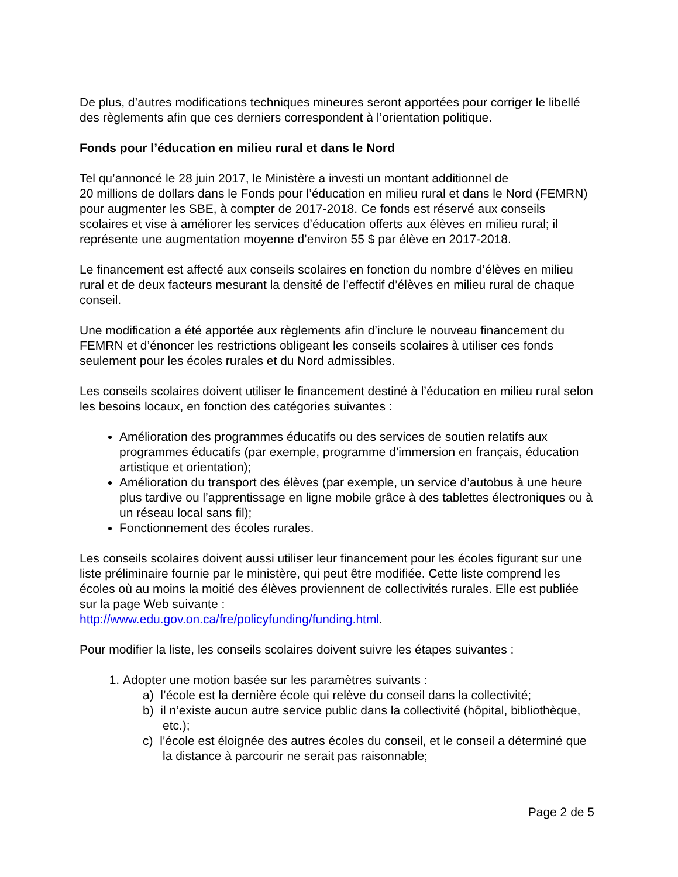De plus, d’autres modifications techniques mineures seront apportées pour corriger le libellé des règlements afin que ces derniers correspondent à l’orientation politique.
Fonds pour l’éducation en milieu rural et dans le Nord
Tel qu’annoncé le 28 juin 2017, le Ministère a investi un montant additionnel de
20 millions de dollars dans le Fonds pour l’éducation en milieu rural et dans le Nord (FEMRN) pour augmenter les SBE, à compter de 2017-2018. Ce fonds est réservé aux conseils scolaires et vise à améliorer les services d’éducation offerts aux élèves en milieu rural; il représente une augmentation moyenne d’environ 55 $ par élève en 2017-2018.
Le financement est affecté aux conseils scolaires en fonction du nombre d’élèves en milieu rural et de deux facteurs mesurant la densité de l’effectif d’élèves en milieu rural de chaque conseil.
Une modification a été apportée aux règlements afin d’inclure le nouveau financement du FEMRN et d’énoncer les restrictions obligeant les conseils scolaires à utiliser ces fonds seulement pour les écoles rurales et du Nord admissibles.
Les conseils scolaires doivent utiliser le financement destiné à l’éducation en milieu rural selon les besoins locaux, en fonction des catégories suivantes :
Amélioration des programmes éducatifs ou des services de soutien relatifs aux programmes éducatifs (par exemple, programme d’immersion en français, éducation artistique et orientation);
Amélioration du transport des élèves (par exemple, un service d’autobus à une heure plus tardive ou l’apprentissage en ligne mobile grâce à des tablettes électroniques ou à un réseau local sans fil);
Fonctionnement des écoles rurales.
Les conseils scolaires doivent aussi utiliser leur financement pour les écoles figurant sur une liste préliminaire fournie par le ministère, qui peut être modifiée. Cette liste comprend les écoles où au moins la moitié des élèves proviennent de collectivités rurales. Elle est publiée sur la page Web suivante :
http://www.edu.gov.on.ca/fre/policyfunding/funding.html.
Pour modifier la liste, les conseils scolaires doivent suivre les étapes suivantes :
1. Adopter une motion basée sur les paramètres suivants :
a) l’école est la dernière école qui relève du conseil dans la collectivité;
b) il n’existe aucun autre service public dans la collectivité (hôpital, bibliothèque, etc.);
c) l’école est éloignée des autres écoles du conseil, et le conseil a déterminé que la distance à parcourir ne serait pas raisonnable;
Page 2 de 5